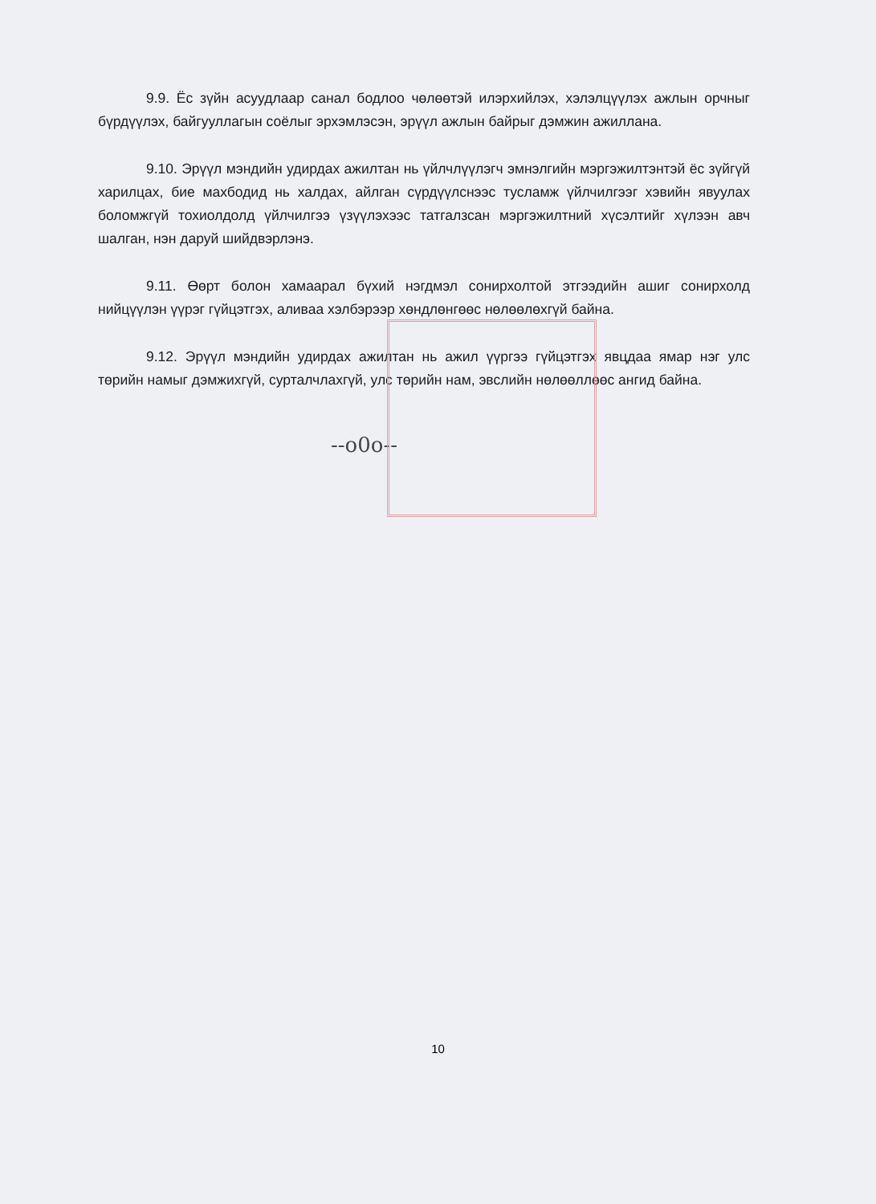9.9. Ёс зүйн асуудлаар санал бодлоо чөлөөтэй илэрхийлэх, хэлэлцүүлэх ажлын орчныг бүрдүүлэх, байгууллагын соёлыг эрхэмлэсэн, эрүүл ажлын байрыг дэмжин ажиллана.
9.10. Эрүүл мэндийн удирдах ажилтан нь үйлчлүүлэгч эмнэлгийн мэргэжилтэнтэй ёс зүйгүй харилцах, бие махбодид нь халдах, айлган сүрдүүлснээс тусламж үйлчилгээг хэвийн явуулах боломжгүй тохиолдолд үйлчилгээ үзүүлэхээс татгалзсан мэргэжилтний хүсэлтийг хүлээн авч шалган, нэн даруй шийдвэрлэнэ.
9.11. Өөрт болон хамаарал бүхий нэгдмэл сонирхолтой этгээдийн ашиг сонирхолд нийцүүлэн үүрэг гүйцэтгэх, аливаа хэлбэрээр хөндлөнгөөс нөлөөлөхгүй байна.
9.12. Эрүүл мэндийн удирдах ажилтан нь ажил үүргээ гүйцэтгэх явцдаа ямар нэг улс төрийн намыг дэмжихгүй, сурталчлахгүй, улс төрийн нам, эвслийн нөлөөллөөс ангид байна.
--o0o--
10